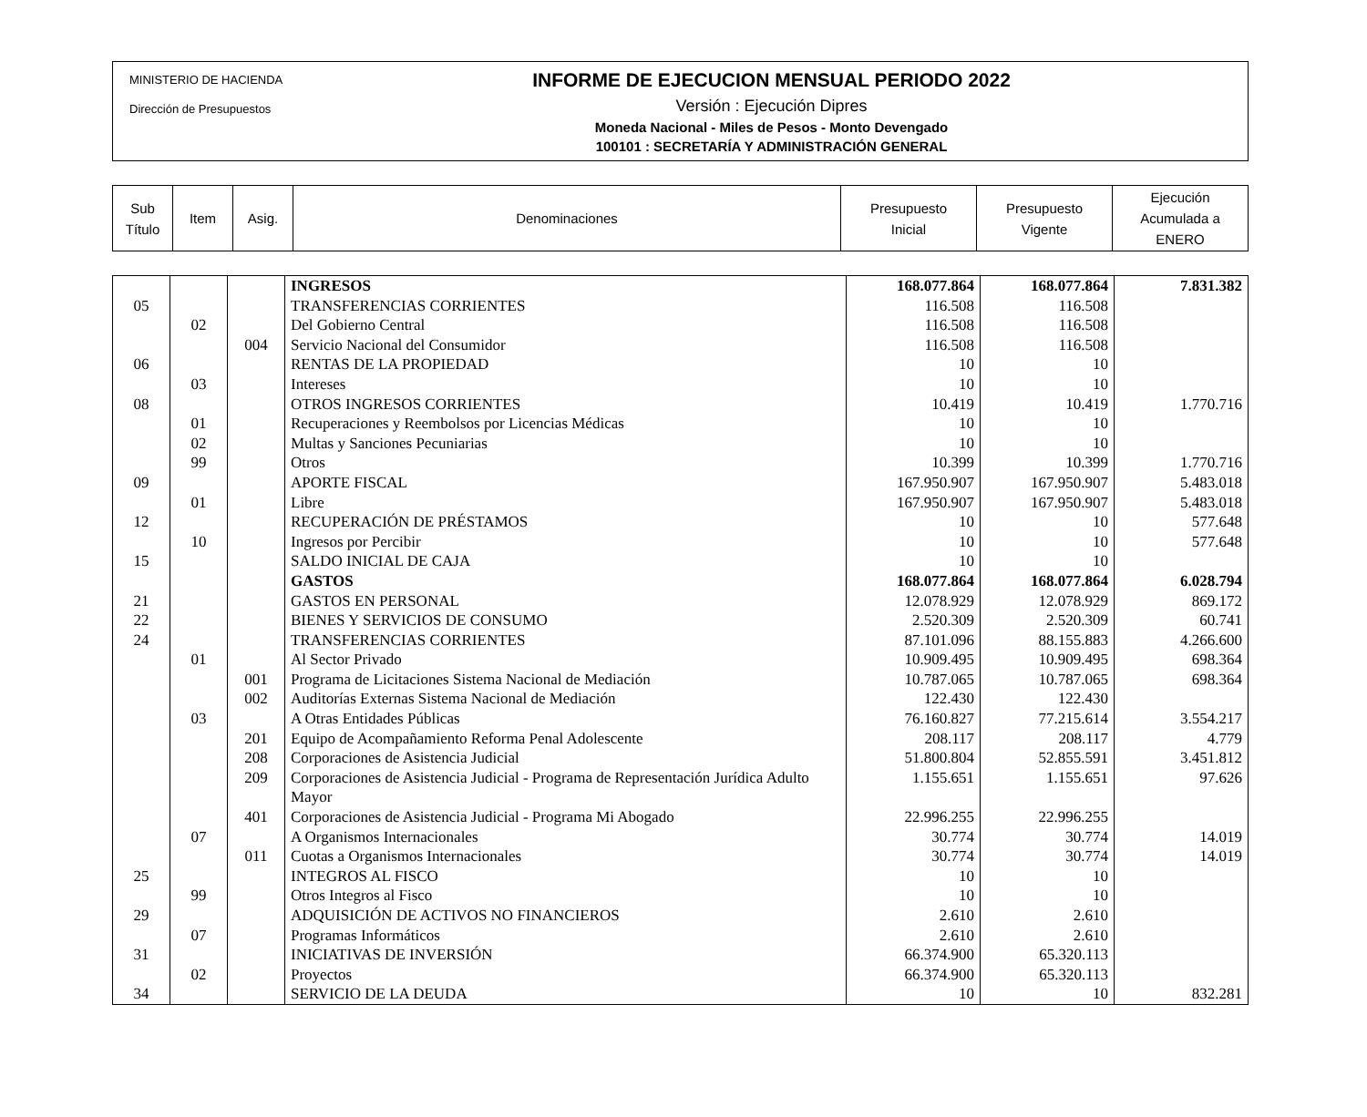MINISTERIO DE HACIENDA
Dirección de Presupuestos
INFORME DE EJECUCION MENSUAL PERIODO 2022
Versión : Ejecución Dipres
Moneda Nacional - Miles de Pesos - Monto Devengado
100101 : SECRETARÍA Y ADMINISTRACIÓN GENERAL
| Sub Título | Item | Asig. | Denominaciones | Presupuesto Inicial | Presupuesto Vigente | Ejecución Acumulada a ENERO |
| | | | INGRESOS | 168.077.864 | 168.077.864 | 7.831.382 |
| 05 | | | TRANSFERENCIAS CORRIENTES | 116.508 | 116.508 | |
| | 02 | | Del Gobierno Central | 116.508 | 116.508 | |
| | | 004 | Servicio Nacional del Consumidor | 116.508 | 116.508 | |
| 06 | | | RENTAS DE LA PROPIEDAD | 10 | 10 | |
| | 03 | | Intereses | 10 | 10 | |
| 08 | | | OTROS INGRESOS CORRIENTES | 10.419 | 10.419 | 1.770.716 |
| | 01 | | Recuperaciones y Reembolsos por Licencias Médicas | 10 | 10 | |
| | 02 | | Multas y Sanciones Pecuniarias | 10 | 10 | |
| | 99 | | Otros | 10.399 | 10.399 | 1.770.716 |
| 09 | | | APORTE FISCAL | 167.950.907 | 167.950.907 | 5.483.018 |
| | 01 | | Libre | 167.950.907 | 167.950.907 | 5.483.018 |
| 12 | | | RECUPERACIÓN DE PRÉSTAMOS | 10 | 10 | 577.648 |
| | 10 | | Ingresos por Percibir | 10 | 10 | 577.648 |
| 15 | | | SALDO INICIAL DE CAJA | 10 | 10 | |
| | | | GASTOS | 168.077.864 | 168.077.864 | 6.028.794 |
| 21 | | | GASTOS EN PERSONAL | 12.078.929 | 12.078.929 | 869.172 |
| 22 | | | BIENES Y SERVICIOS DE CONSUMO | 2.520.309 | 2.520.309 | 60.741 |
| 24 | | | TRANSFERENCIAS CORRIENTES | 87.101.096 | 88.155.883 | 4.266.600 |
| | 01 | | Al Sector Privado | 10.909.495 | 10.909.495 | 698.364 |
| | | 001 | Programa de Licitaciones Sistema Nacional de Mediación | 10.787.065 | 10.787.065 | 698.364 |
| | | 002 | Auditorías Externas Sistema Nacional de Mediación | 122.430 | 122.430 | |
| | 03 | | A Otras Entidades Públicas | 76.160.827 | 77.215.614 | 3.554.217 |
| | | 201 | Equipo de Acompañamiento Reforma Penal Adolescente | 208.117 | 208.117 | 4.779 |
| | | 208 | Corporaciones de Asistencia Judicial | 51.800.804 | 52.855.591 | 3.451.812 |
| | | 209 | Corporaciones de Asistencia Judicial - Programa de Representación Jurídica Adulto Mayor | 1.155.651 | 1.155.651 | 97.626 |
| | | 401 | Corporaciones de Asistencia Judicial - Programa Mi Abogado | 22.996.255 | 22.996.255 | |
| | 07 | | A Organismos Internacionales | 30.774 | 30.774 | 14.019 |
| | | 011 | Cuotas a Organismos Internacionales | 30.774 | 30.774 | 14.019 |
| 25 | | | INTEGROS AL FISCO | 10 | 10 | |
| | 99 | | Otros Integros al Fisco | 10 | 10 | |
| 29 | | | ADQUISICIÓN DE ACTIVOS NO FINANCIEROS | 2.610 | 2.610 | |
| | 07 | | Programas Informáticos | 2.610 | 2.610 | |
| 31 | | | INICIATIVAS DE INVERSIÓN | 66.374.900 | 65.320.113 | |
| | 02 | | Proyectos | 66.374.900 | 65.320.113 | |
| 34 | | | SERVICIO DE LA DEUDA | 10 | 10 | 832.281 |